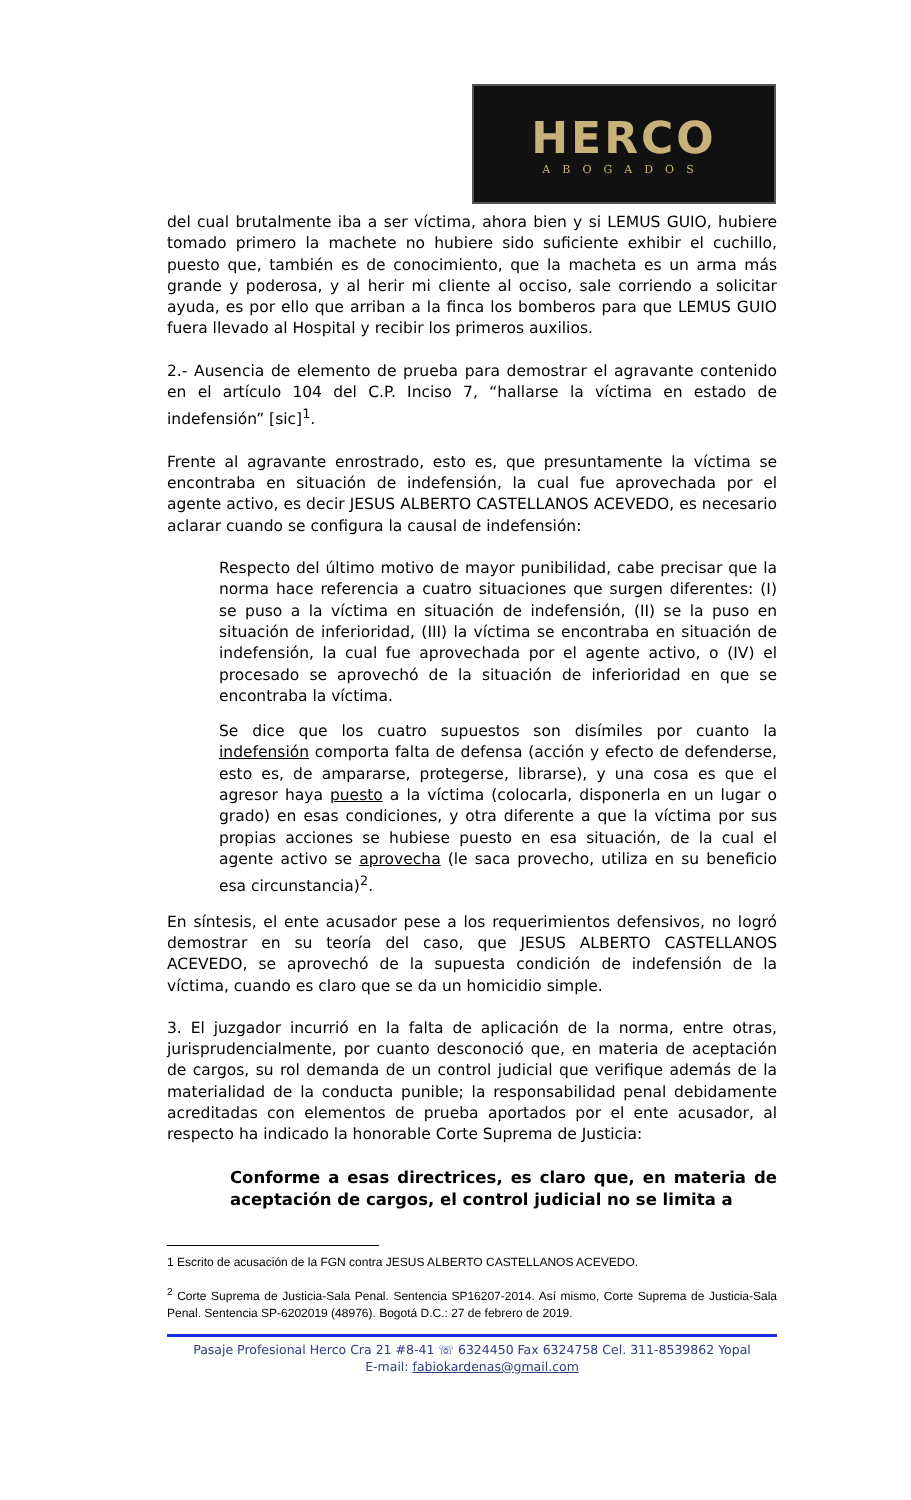HERCO
ABOGADOS
del cual brutalmente iba a ser víctima, ahora bien y si LEMUS GUIO, hubiere tomado primero la machete no hubiere sido suficiente exhibir el cuchillo, puesto que, también es de conocimiento, que la macheta es un arma más grande y poderosa, y al herir mi cliente al occiso, sale corriendo a solicitar ayuda, es por ello que arriban a la finca los bomberos para que LEMUS GUIO fuera llevado al Hospital y recibir los primeros auxilios.
2.- Ausencia de elemento de prueba para demostrar el agravante contenido en el artículo 104 del C.P. Inciso 7, “hallarse la víctima en estado de indefensión” [sic]<sup>1</sup>.
Frente al agravante enrostrado, esto es, que presuntamente la víctima se encontraba en situación de indefensión, la cual fue aprovechada por el agente activo, es decir JESUS ALBERTO CASTELLANOS ACEVEDO, es necesario aclarar cuando se configura la causal de indefensión:
Respecto del último motivo de mayor punibilidad, cabe precisar que la norma hace referencia a cuatro situaciones que surgen diferentes: (I) se puso a la víctima en situación de indefensión, (II) se la puso en situación de inferioridad, (III) la víctima se encontraba en situación de indefensión, la cual fue aprovechada por el agente activo, o (IV) el procesado se aprovechó de la situación de inferioridad en que se encontraba la víctima.
Se dice que los cuatro supuestos son disímiles por cuanto la indefensión comporta falta de defensa (acción y efecto de defenderse, esto es, de ampararse, protegerse, librarse), y una cosa es que el agresor haya puesto a la víctima (colocarla, disponerla en un lugar o grado) en esas condiciones, y otra diferente a que la víctima por sus propias acciones se hubiese puesto en esa situación, de la cual el agente activo se aprovecha (le saca provecho, utiliza en su beneficio esa circunstancia)<sup>2</sup>.
En síntesis, el ente acusador pese a los requerimientos defensivos, no logró demostrar en su teoría del caso, que JESUS ALBERTO CASTELLANOS ACEVEDO, se aprovechó de la supuesta condición de indefensión de la víctima, cuando es claro que se da un homicidio simple.
3. El juzgador incurrió en la falta de aplicación de la norma, entre otras, jurisprudencialmente, por cuanto desconoció que, en materia de aceptación de cargos, su rol demanda de un control judicial que verifique además de la materialidad de la conducta punible; la responsabilidad penal debidamente acreditadas con elementos de prueba aportados por el ente acusador, al respecto ha indicado la honorable Corte Suprema de Justicia:
Conforme a esas directrices, es claro que, en materia de aceptación de cargos, el control judicial no se limita a
1 Escrito de acusación de la FGN contra JESUS ALBERTO CASTELLANOS ACEVEDO.
<sup>2</sup> Corte Suprema de Justicia-Sala Penal. Sentencia SP16207-2014. Así mismo, Corte Suprema de Justicia-Sala Penal. Sentencia SP-6202019 (48976). Bogotá D.C.: 27 de febrero de 2019.
Pasaje Profesional Herco Cra 21 #8-41 ☏ 6324450 Fax 6324758 Cel. 311-8539862 Yopal
E-mail: fabiokardenas@gmail.com